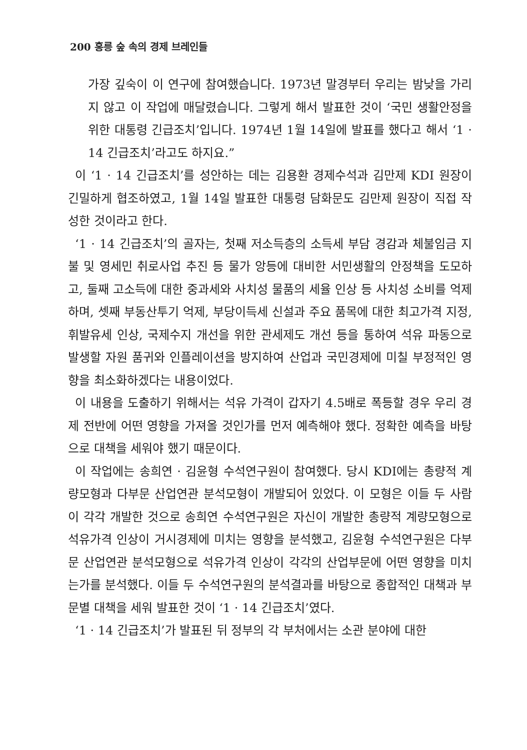200 홍릉 숲 속의 경제 브레인들
가장 깊숙이 이 연구에 참여했습니다. 1973년 말경부터 우리는 밤낮을 가리지 않고 이 작업에 매달렸습니다. 그렇게 해서 발표한 것이 ‘국민 생활안정을 위한 대통령 긴급조치’입니다. 1974년 1월 14일에 발표를 했다고 해서 ‘1 · 14 긴급조치’라고도 하지요.”
이 ‘1 · 14 긴급조치’를 성안하는 데는 김용환 경제수석과 김만제 KDI 원장이 긴밀하게 협조하였고, 1월 14일 발표한 대통령 담화문도 김만제 원장이 직접 작성한 것이라고 한다.
‘1 · 14 긴급조치’의 골자는, 첫째 저소득층의 소득세 부담 경감과 체불임금 지불 및 영세민 취로사업 추진 등 물가 앙등에 대비한 서민생활의 안정책을 도모하고, 둘째 고소득에 대한 중과세와 사치성 물품의 세율 인상 등 사치성 소비를 억제하며, 셋째 부동산투기 억제, 부당이득세 신설과 주요 품목에 대한 최고가격 지정, 휘발유세 인상, 국제수지 개선을 위한 관세제도 개선 등을 통하여 석유 파동으로 발생할 자원 품귀와 인플레이션을 방지하여 산업과 국민경제에 미칠 부정적인 영향을 최소화하겠다는 내용이었다.
이 내용을 도출하기 위해서는 석유 가격이 갑자기 4.5배로 폭등할 경우 우리 경제 전반에 어떤 영향을 가져올 것인가를 먼저 예측해야 했다. 정확한 예측을 바탕으로 대책을 세워야 했기 때문이다.
이 작업에는 송희연 · 김윤형 수석연구원이 참여했다. 당시 KDI에는 총량적 계량모형과 다부문 산업연관 분석모형이 개발되어 있었다. 이 모형은 이들 두 사람이 각각 개발한 것으로 송희연 수석연구원은 자신이 개발한 총량적 계량모형으로 석유가격 인상이 거시경제에 미치는 영향을 분석했고, 김윤형 수석연구원은 다부문 산업연관 분석모형으로 석유가격 인상이 각각의 산업부문에 어떤 영향을 미치는가를 분석했다. 이들 두 수석연구원의 분석결과를 바탕으로 종합적인 대책과 부문별 대책을 세워 발표한 것이 ‘1 · 14 긴급조치’였다.
‘1 · 14 긴급조치’가 발표된 뒤 정부의 각 부처에서는 소관 분야에 대한